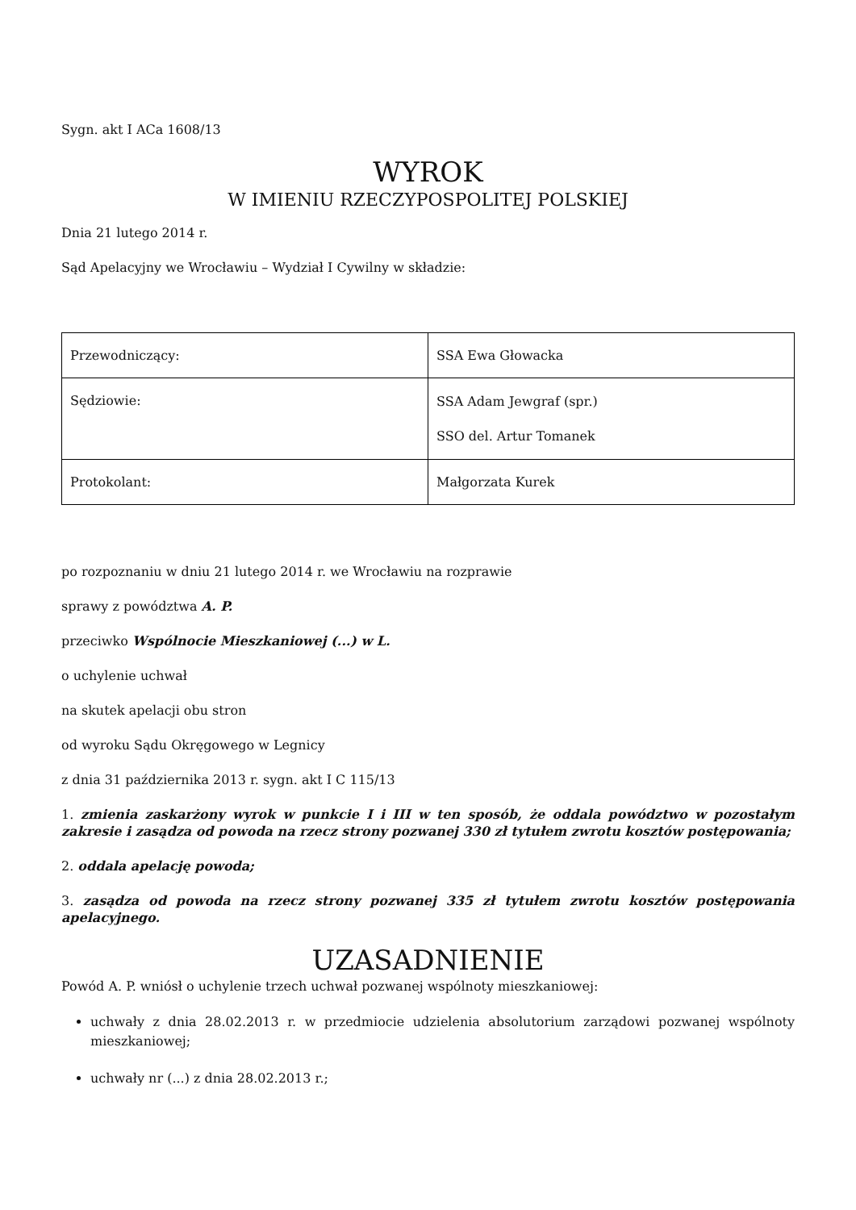Sygn. akt I ACa 1608/13
WYROK
W IMIENIU RZECZYPOSPOLITEJ POLSKIEJ
Dnia 21 lutego 2014 r.
Sąd Apelacyjny we Wrocławiu – Wydział I Cywilny w składzie:
| Przewodniczący: | SSA Ewa Głowacka |
| Sędziowie: | SSA Adam Jewgraf (spr.) SSO del. Artur Tomanek |
| Protokolant: | Małgorzata Kurek |
po rozpoznaniu w dniu 21 lutego 2014 r. we Wrocławiu na rozprawie
sprawy z powództwa A. P.
przeciwko Wspólnocie Mieszkaniowej (...) w L.
o uchylenie uchwał
na skutek apelacji obu stron
od wyroku Sądu Okręgowego w Legnicy
z dnia 31 października 2013 r. sygn. akt I C 115/13
1. zmienia zaskarżony wyrok w punkcie I i III w ten sposób, że oddala powództwo w pozostałym zakresie i zasądza od powoda na rzecz strony pozwanej 330 zł tytułem zwrotu kosztów postępowania;
2. oddala apelację powoda;
3. zasądza od powoda na rzecz strony pozwanej 335 zł tytułem zwrotu kosztów postępowania apelacyjnego.
UZASADNIENIE
Powód A. P. wniósł o uchylenie trzech uchwał pozwanej wspólnoty mieszkaniowej:
uchwały z dnia 28.02.2013 r. w przedmiocie udzielenia absolutorium zarządowi pozwanej wspólnoty mieszkaniowej;
uchwały nr (...) z dnia 28.02.2013 r.;